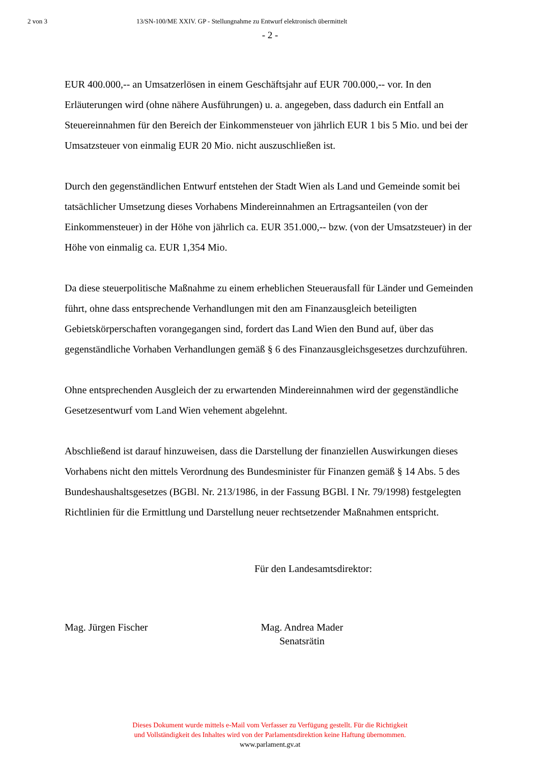2 von 3 13/SN-100/ME XXIV. GP - Stellungnahme zu Entwurf elektronisch übermittelt
- 2 -
EUR 400.000,-- an Umsatzerlösen in einem Geschäftsjahr auf EUR 700.000,-- vor. In den Erläuterungen wird (ohne nähere Ausführungen) u. a. angegeben, dass dadurch ein Entfall an Steuereinnahmen für den Bereich der Einkommensteuer von jährlich EUR 1 bis 5 Mio. und bei der Umsatzsteuer von einmalig EUR 20 Mio. nicht auszuschließen ist.
Durch den gegenständlichen Entwurf entstehen der Stadt Wien als Land und Gemeinde somit bei tatsächlicher Umsetzung dieses Vorhabens Mindereinnahmen an Ertragsanteilen (von der Einkommensteuer) in der Höhe von jährlich ca. EUR 351.000,-- bzw. (von der Umsatzsteuer) in der Höhe von einmalig ca. EUR 1,354 Mio.
Da diese steuerpolitische Maßnahme zu einem erheblichen Steuerausfall für Länder und Gemeinden führt, ohne dass entsprechende Verhandlungen mit den am Finanzausgleich beteiligten Gebietskörperschaften vorangegangen sind, fordert das Land Wien den Bund auf, über das gegenständliche Vorhaben Verhandlungen gemäß § 6 des Finanzausgleichsgesetzes durchzuführen.
Ohne entsprechenden Ausgleich der zu erwartenden Mindereinnahmen wird der gegenständliche Gesetzesentwurf vom Land Wien vehement abgelehnt.
Abschließend ist darauf hinzuweisen, dass die Darstellung der finanziellen Auswirkungen dieses Vorhabens nicht den mittels Verordnung des Bundesminister für Finanzen gemäß § 14 Abs. 5 des Bundeshaushaltsgesetzes (BGBl. Nr. 213/1986, in der Fassung BGBl. I Nr. 79/1998) festgelegten Richtlinien für die Ermittlung und Darstellung neuer rechtsetzender Maßnahmen entspricht.
Für den Landesamtsdirektor:
Mag. Jürgen Fischer Mag. Andrea Mader
Senatsrätin
Dieses Dokument wurde mittels e-Mail vom Verfasser zu Verfügung gestellt. Für die Richtigkeit
und Vollständigkeit des Inhaltes wird von der Parlamentsdirektion keine Haftung übernommen.
www.parlament.gv.at